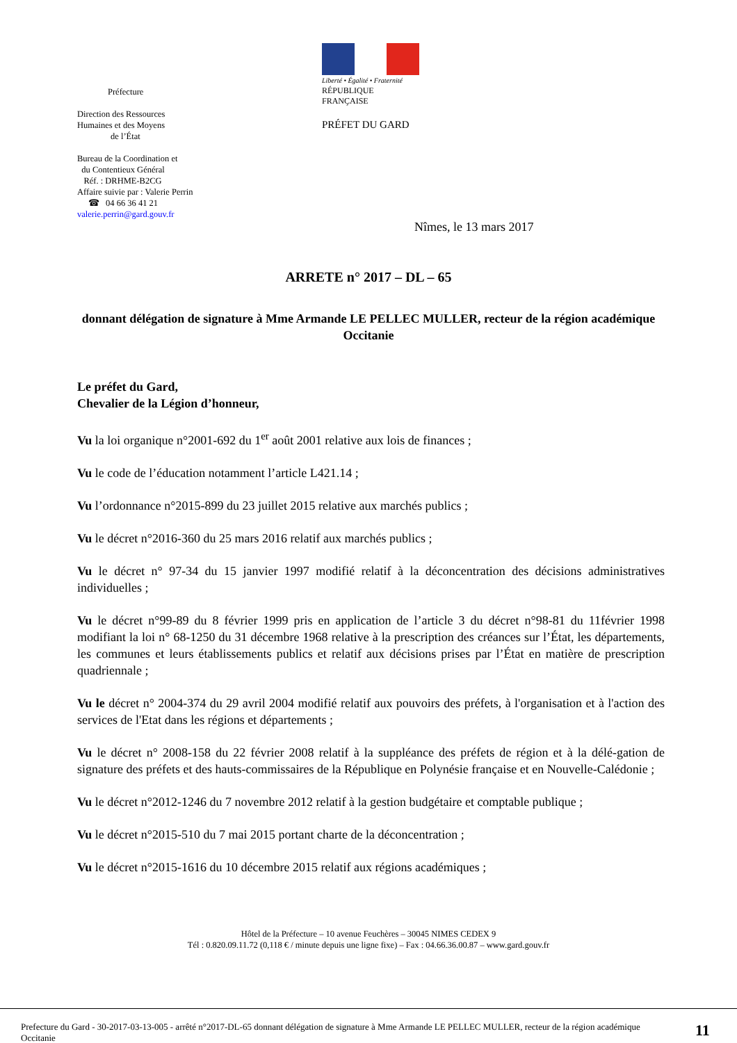Préfecture
Direction des Ressources
Humaines et des Moyens
de l’État
Bureau de la Coordination et
du Contentieux Général
Réf. : DRHME-B2CG
Affaire suivie par : Valerie Perrin
☎ 04 66 36 41 21
valerie.perrin@gard.gouv.fr
Liberté • Égalité • Fraternité
RÉPUBLIQUE FRANÇAISE
PRÉFET DU GARD
Nîmes, le 13 mars 2017
ARRETE n° 2017 – DL – 65
donnant délégation de signature à Mme Armande LE PELLEC MULLER, recteur de la région académique Occitanie
Le préfet du Gard,
Chevalier de la Légion d’honneur,
Vu la loi organique n°2001-692 du 1<sup>er</sup> août 2001 relative aux lois de finances ;
Vu le code de l’éducation notamment l’article L421.14 ;
Vu l’ordonnance n°2015-899 du 23 juillet 2015 relative aux marchés publics ;
Vu le décret n°2016-360 du 25 mars 2016 relatif aux marchés publics ;
Vu le décret n° 97-34 du 15 janvier 1997 modifié relatif à la déconcentration des décisions administratives individuelles ;
Vu le décret n°99-89 du 8 février 1999 pris en application de l’article 3 du décret n°98-81 du 11février 1998 modifiant la loi n° 68-1250 du 31 décembre 1968 relative à la prescription des créances sur l’État, les départements, les communes et leurs établissements publics et relatif aux décisions prises par l’État en matière de prescription quadriennale ;
Vu le décret n° 2004-374 du 29 avril 2004 modifié relatif aux pouvoirs des préfets, à l'organisation et à l'action des services de l'Etat dans les régions et départements ;
Vu le décret n° 2008-158 du 22 février 2008 relatif à la suppléance des préfets de région et à la délé-gation de signature des préfets et des hauts-commissaires de la République en Polynésie française et en Nouvelle-Calédonie ;
Vu le décret n°2012-1246 du 7 novembre 2012 relatif à la gestion budgétaire et comptable publique ;
Vu le décret n°2015-510 du 7 mai 2015 portant charte de la déconcentration ;
Vu le décret n°2015-1616 du 10 décembre 2015 relatif aux régions académiques ;
Hôtel de la Préfecture – 10 avenue Feuchères – 30045 NIMES CEDEX 9
Tél : 0.820.09.11.72 (0,118 € / minute depuis une ligne fixe) – Fax : 04.66.36.00.87 – www.gard.gouv.fr
Prefecture du Gard - 30-2017-03-13-005 - arrêté n°2017-DL-65 donnant délégation de signature à Mme Armande LE PELLEC MULLER, recteur de la région académique Occitanie
11